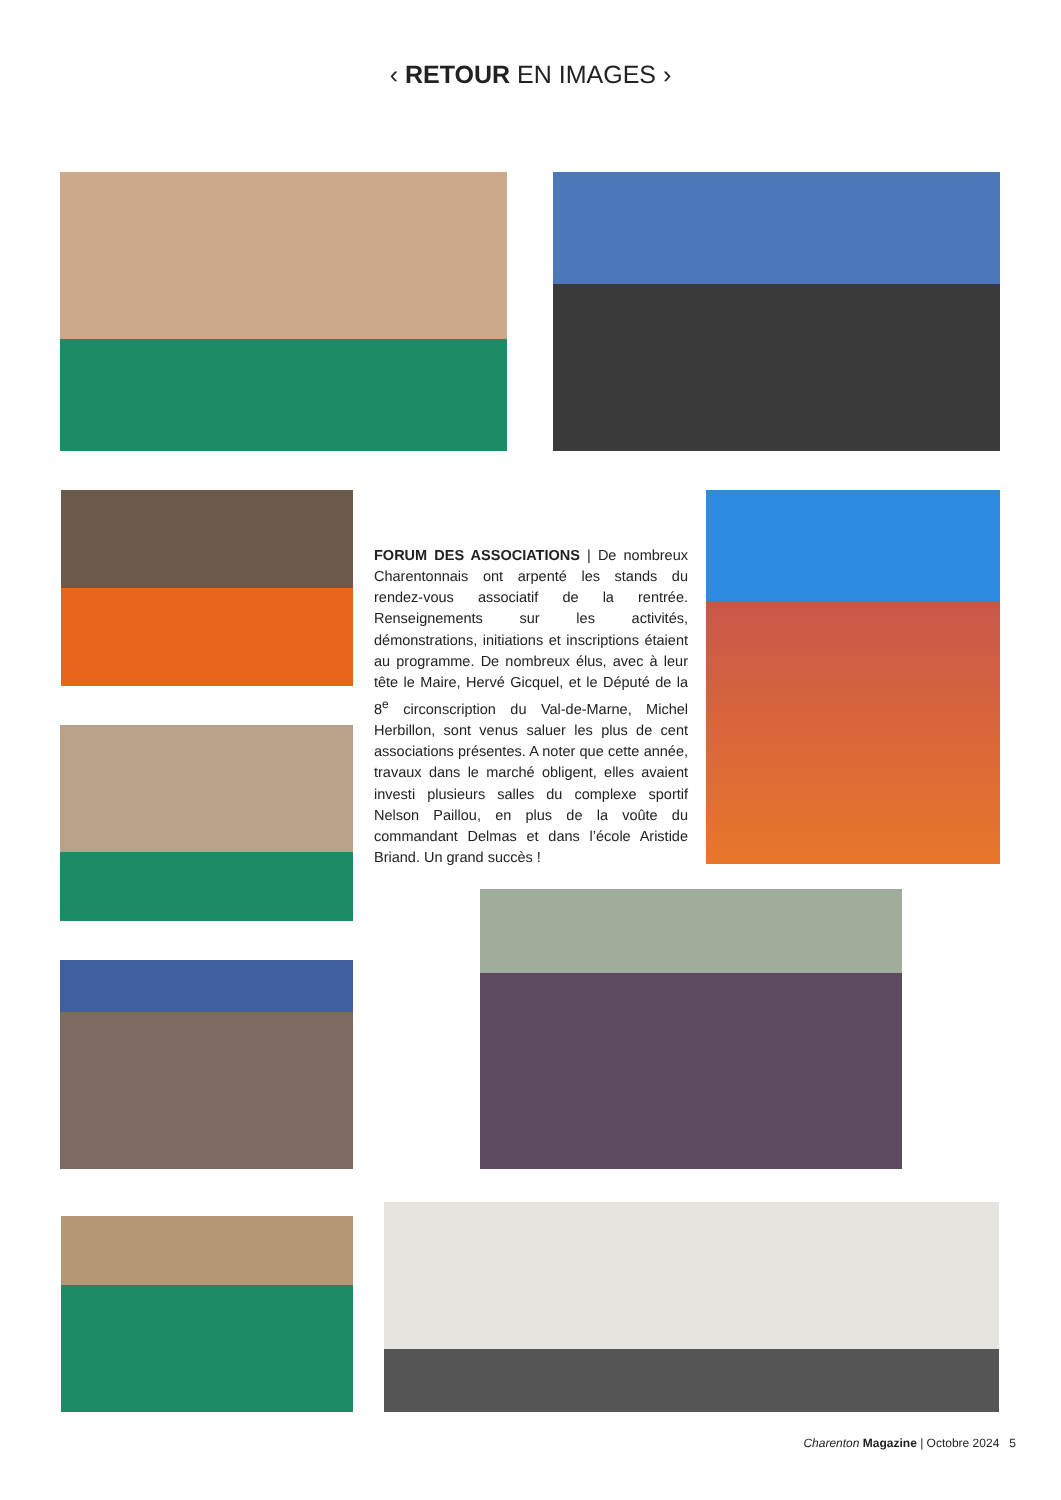‹ RETOUR EN IMAGES ›
FORUM DES ASSOCIATIONS | De nombreux Charentonnais ont arpenté les stands du rendez-vous associatif de la rentrée. Renseignements sur les activités, démonstrations, initiations et inscriptions étaient au programme. De nombreux élus, avec à leur tête le Maire, Hervé Gicquel, et le Député de la 8<sup>e</sup> circonscription du Val-de-Marne, Michel Herbillon, sont venus saluer les plus de cent associations présentes. A noter que cette année, travaux dans le marché obligent, elles avaient investi plusieurs salles du complexe sportif Nelson Paillou, en plus de la voûte du commandant Delmas et dans l’école Aristide Briand. Un grand succès !
Charenton Magazine | Octobre 2024 5